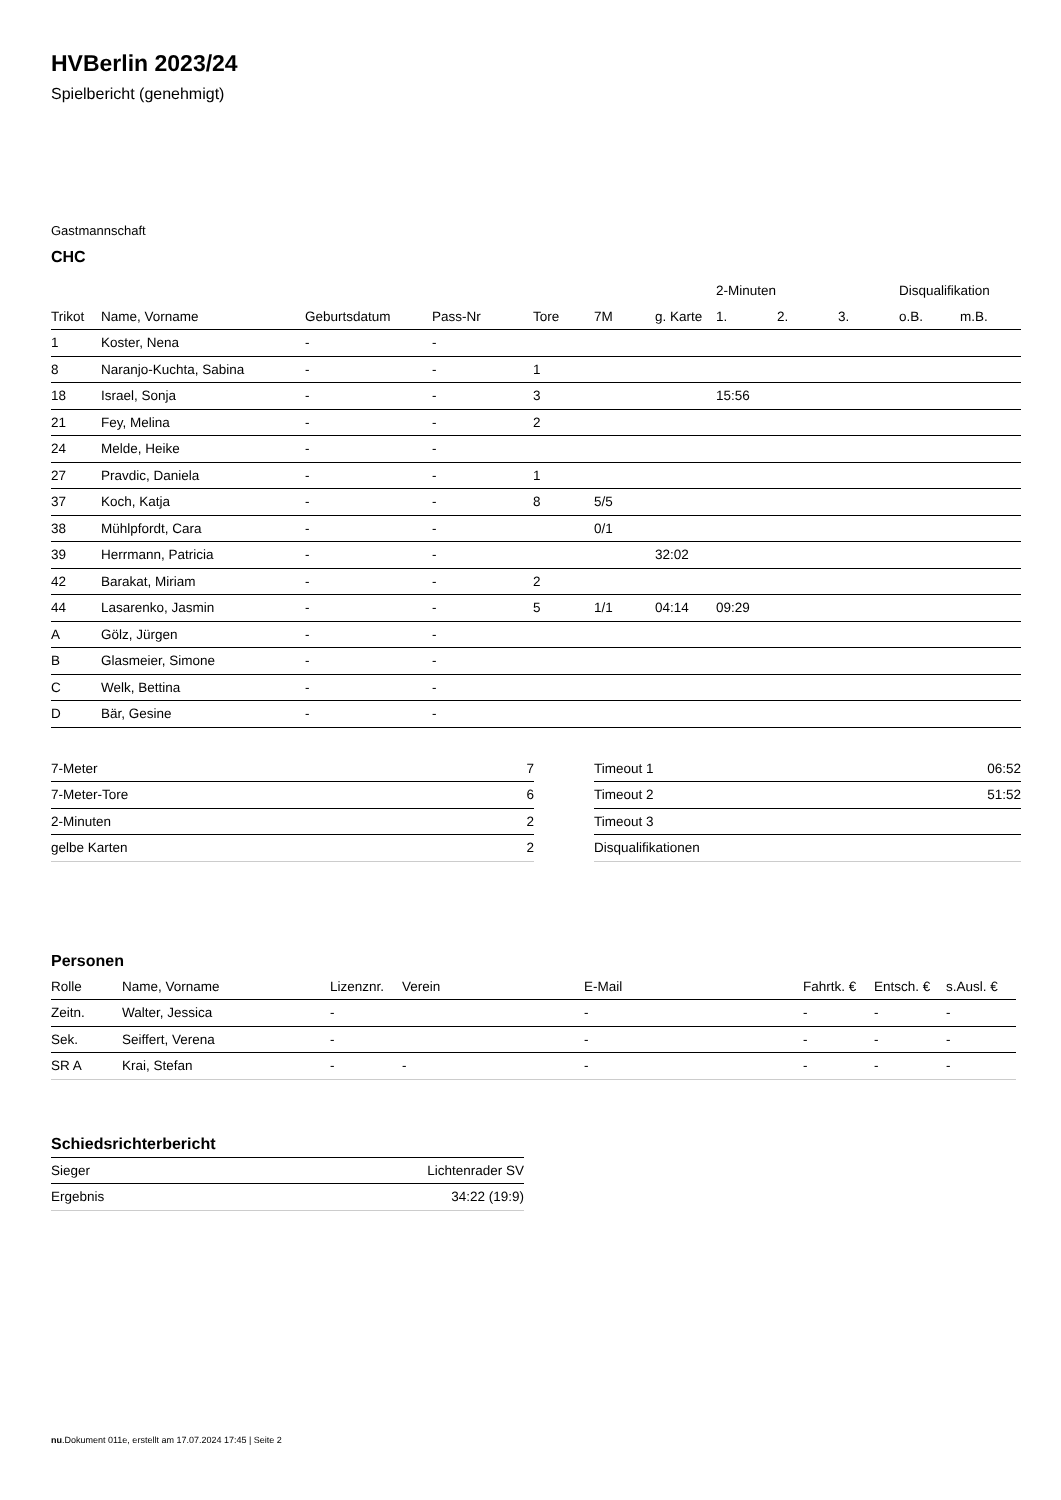HVBerlin 2023/24
Spielbericht (genehmigt)
Gastmannschaft
CHC
| | | | | | | | 2-Minuten | | | Disqualifikation | |
| --- | --- | --- | --- | --- | --- | --- | --- | --- | --- | --- | --- |
| Trikot | Name, Vorname | Geburtsdatum | Pass-Nr | Tore | 7M | g. Karte | 1. | 2. | 3. | o.B. | m.B. |
| 1 | Koster, Nena | - | - | | | | | | | | |
| 8 | Naranjo-Kuchta, Sabina | - | - | 1 | | | | | | | |
| 18 | Israel, Sonja | - | - | 3 | | | 15:56 | | | | |
| 21 | Fey, Melina | - | - | 2 | | | | | | | |
| 24 | Melde, Heike | - | - | | | | | | | | |
| 27 | Pravdic, Daniela | - | - | 1 | | | | | | | |
| 37 | Koch, Katja | - | - | 8 | 5/5 | | | | | | |
| 38 | Mühlpfordt, Cara | - | - | | 0/1 | | | | | | |
| 39 | Herrmann, Patricia | - | - | | | 32:02 | | | | | |
| 42 | Barakat, Miriam | - | - | 2 | | | | | | | |
| 44 | Lasarenko, Jasmin | - | - | 5 | 1/1 | 04:14 | 09:29 | | | | |
| A | Gölz, Jürgen | - | - | | | | | | | | |
| B | Glasmeier, Simone | - | - | | | | | | | | |
| C | Welk, Bettina | - | - | | | | | | | | |
| D | Bär, Gesine | - | - | | | | | | | | |
| 7-Meter | 7 |
| 7-Meter-Tore | 6 |
| 2-Minuten | 2 |
| gelbe Karten | 2 |
| Timeout 1 | 06:52 |
| Timeout 2 | 51:52 |
| Timeout 3 | |
| Disqualifikationen | |
Personen
| Rolle | Name, Vorname | Lizenznr. | Verein | E-Mail | Fahrtk. € | Entsch. € | s.Ausl. € |
| --- | --- | --- | --- | --- | --- | --- | --- |
| Zeitn. | Walter, Jessica | - | | - | - | - | - |
| Sek. | Seiffert, Verena | - | | - | - | - | - |
| SR A | Krai, Stefan | - | - | - | - | - | - |
Schiedsrichterbericht
| Sieger | Lichtenrader SV |
| Ergebnis | 34:22 (19:9) |
nu.Dokument 011e, erstellt am 17.07.2024 17:45 | Seite 2